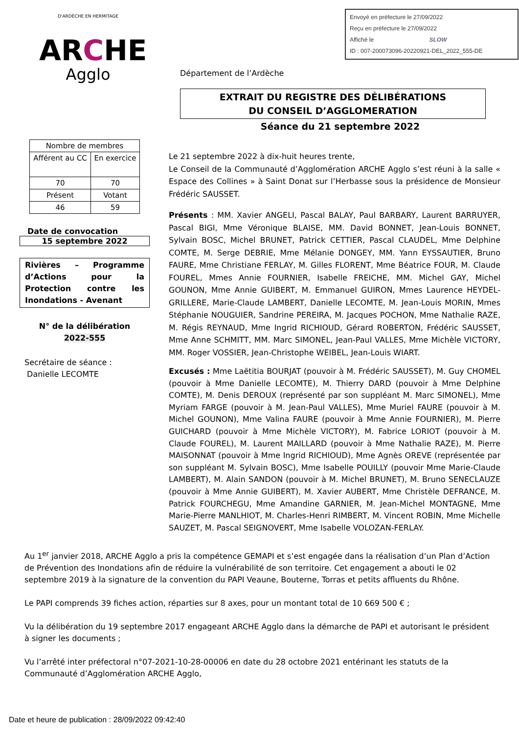Envoyé en préfecture le 27/09/2022
Reçu en préfecture le 27/09/2022
Affiché le SLOW
ID : 007-200073096-20220921-DEL_2022_555-DE
D'ARDÈCHE EN HERMITAGE
ARCHE
Agglo
Département de l’Ardèche
EXTRAIT DU REGISTRE DES DÉLIBÉRATIONS
DU CONSEIL D’AGGLOMERATION
Séance du 21 septembre 2022
Le 21 septembre 2022 à dix-huit heures trente,
Le Conseil de la Communauté d’Agglomération ARCHE Agglo s’est réuni à la salle « Espace des Collines » à Saint Donat sur l’Herbasse sous la présidence de Monsieur Frédéric SAUSSET.
Présents : MM. Xavier ANGELI, Pascal BALAY, Paul BARBARY, Laurent BARRUYER, Pascal BIGI, Mme Véronique BLAISE, MM. David BONNET, Jean-Louis BONNET, Sylvain BOSC, Michel BRUNET, Patrick CETTIER, Pascal CLAUDEL, Mme Delphine COMTE, M. Serge DEBRIE, Mme Mélanie DONGEY, MM. Yann EYSSAUTIER, Bruno FAURE, Mme Christiane FERLAY, M. Gilles FLORENT, Mme Béatrice FOUR, M. Claude FOUREL, Mmes Annie FOURNIER, Isabelle FREICHE, MM. Michel GAY, Michel GOUNON, Mme Annie GUIBERT, M. Emmanuel GUIRON, Mmes Laurence HEYDEL-GRILLERE, Marie-Claude LAMBERT, Danielle LECOMTE, M. Jean-Louis MORIN, Mmes Stéphanie NOUGUIER, Sandrine PEREIRA, M. Jacques POCHON, Mme Nathalie RAZE, M. Régis REYNAUD, Mme Ingrid RICHIOUD, Gérard ROBERTON, Frédéric SAUSSET, Mme Anne SCHMITT, MM. Marc SIMONEL, Jean-Paul VALLES, Mme Michèle VICTORY, MM. Roger VOSSIER, Jean-Christophe WEIBEL, Jean-Louis WIART.
Excusés : Mme Laëtitia BOURJAT (pouvoir à M. Frédéric SAUSSET), M. Guy CHOMEL (pouvoir à Mme Danielle LECOMTE), M. Thierry DARD (pouvoir à Mme Delphine COMTE), M. Denis DEROUX (représenté par son suppléant M. Marc SIMONEL), Mme Myriam FARGE (pouvoir à M. Jean-Paul VALLES), Mme Muriel FAURE (pouvoir à M. Michel GOUNON), Mme Valina FAURE (pouvoir à Mme Annie FOURNIER), M. Pierre GUICHARD (pouvoir à Mme Michèle VICTORY), M. Fabrice LORIOT (pouvoir à M. Claude FOUREL), M. Laurent MAILLARD (pouvoir à Mme Nathalie RAZE), M. Pierre MAISONNAT (pouvoir à Mme Ingrid RICHIOUD), Mme Agnès OREVE (représentée par son suppléant M. Sylvain BOSC), Mme Isabelle POUILLY (pouvoir Mme Marie-Claude LAMBERT), M. Alain SANDON (pouvoir à M. Michel BRUNET), M. Bruno SENECLAUZE (pouvoir à Mme Annie GUIBERT), M. Xavier AUBERT, Mme Christèle DEFRANCE, M. Patrick FOURCHEGU, Mme Amandine GARNIER, M. Jean-Michel MONTAGNE, Mme Marie-Pierre MANLHIOT, M. Charles-Henri RIMBERT, M. Vincent ROBIN, Mme Michelle SAUZET, M. Pascal SEIGNOVERT, Mme Isabelle VOLOZAN-FERLAY.
| Nombre de membres | |
| Afférent au CC | En exercice |
| 70 | 70 |
| Présent | Votant |
| 46 | 59 |
Date de convocation
15 septembre 2022
Rivières – Programme d’Actions pour la Protection contre les Inondations - Avenant
N° de la délibération
2022-555
Secrétaire de séance :
Danielle LECOMTE
Au 1<sup>er</sup> janvier 2018, ARCHE Agglo a pris la compétence GEMAPI et s’est engagée dans la réalisation d’un Plan d’Action de Prévention des Inondations afin de réduire la vulnérabilité de son territoire. Cet engagement a abouti le 02 septembre 2019 à la signature de la convention du PAPI Veaune, Bouterne, Torras et petits affluents du Rhône.
Le PAPI comprends 39 fiches action, réparties sur 8 axes, pour un montant total de 10 669 500 € ;
Vu la délibération du 19 septembre 2017 engageant ARCHE Agglo dans la démarche de PAPI et autorisant le président à signer les documents ;
Vu l’arrêté inter préfectoral n°07-2021-10-28-00006 en date du 28 octobre 2021 entérinant les statuts de la Communauté d’Agglomération ARCHE Agglo,
Date et heure de publication : 28/09/2022 09:42:40